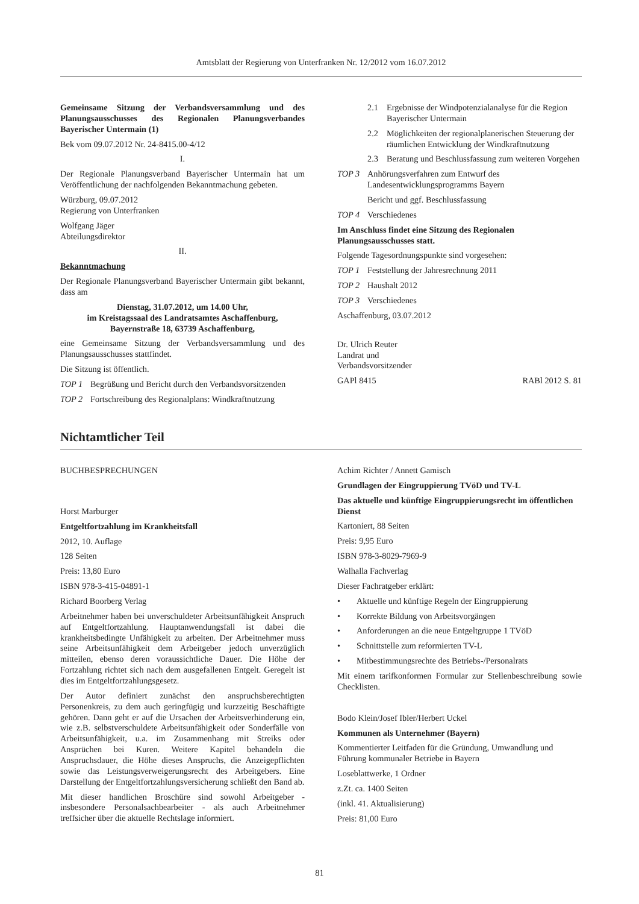Amtsblatt der Regierung von Unterfranken Nr. 12/2012 vom 16.07.2012
Gemeinsame Sitzung der Verbandsversammlung und des Planungsausschusses des Regionalen Planungsverbandes Bayerischer Untermain (1)
Bek vom 09.07.2012 Nr. 24-8415.00-4/12
I.
Der Regionale Planungsverband Bayerischer Untermain hat um Veröffentlichung der nachfolgenden Bekanntmachung gebeten.
Würzburg, 09.07.2012
Regierung von Unterfranken
Wolfgang Jäger
Abteilungsdirektor
II.
Bekanntmachung
Der Regionale Planungsverband Bayerischer Untermain gibt bekannt, dass am
Dienstag, 31.07.2012, um 14.00 Uhr,
im Kreistagssaal des Landratsamtes Aschaffenburg,
Bayernstraße 18, 63739 Aschaffenburg,
eine Gemeinsame Sitzung der Verbandsversammlung und des Planungsausschusses stattfindet.
Die Sitzung ist öffentlich.
TOP 1 Begrüßung und Bericht durch den Verbandsvorsitzenden
TOP 2 Fortschreibung des Regionalplans: Windkraftnutzung
2.1 Ergebnisse der Windpotenzialanalyse für die Region Bayerischer Untermain
2.2 Möglichkeiten der regionalplanerischen Steuerung der räumlichen Entwicklung der Windkraftnutzung
2.3 Beratung und Beschlussfassung zum weiteren Vorgehen
TOP 3 Anhörungsverfahren zum Entwurf des Landesentwicklungsprogramms Bayern
Bericht und ggf. Beschlussfassung
TOP 4 Verschiedenes
Im Anschluss findet eine Sitzung des Regionalen Planungsausschusses statt.
Folgende Tagesordnungspunkte sind vorgesehen:
TOP 1 Feststellung der Jahresrechnung 2011
TOP 2 Haushalt 2012
TOP 3 Verschiedenes
Aschaffenburg, 03.07.2012
Dr. Ulrich Reuter
Landrat und
Verbandsvorsitzender
GAPl 8415 RABl 2012 S. 81
Nichtamtlicher Teil
BUCHBESPRECHUNGEN
Horst Marburger
Entgeltfortzahlung im Krankheitsfall
2012, 10. Auflage
128 Seiten
Preis: 13,80 Euro
ISBN 978-3-415-04891-1
Richard Boorberg Verlag
Arbeitnehmer haben bei unverschuldeter Arbeitsunfähigkeit Anspruch auf Entgeltfortzahlung. Hauptanwendungsfall ist dabei die krankheitsbedingte Unfähigkeit zu arbeiten. Der Arbeitnehmer muss seine Arbeitsunfähigkeit dem Arbeitgeber jedoch unverzüglich mitteilen, ebenso deren voraussichtliche Dauer. Die Höhe der Fortzahlung richtet sich nach dem ausgefallenen Entgelt. Geregelt ist dies im Entgeltfortzahlungsgesetz.
Der Autor definiert zunächst den anspruchsberechtigten Personenkreis, zu dem auch geringfügig und kurzzeitig Beschäftigte gehören. Dann geht er auf die Ursachen der Arbeitsverhinderung ein, wie z.B. selbstverschuldete Arbeitsunfähigkeit oder Sonderfälle von Arbeitsunfähigkeit, u.a. im Zusammenhang mit Streiks oder Ansprüchen bei Kuren. Weitere Kapitel behandeln die Anspruchsdauer, die Höhe dieses Anspruchs, die Anzeigepflichten sowie das Leistungsverweigerungsrecht des Arbeitgebers. Eine Darstellung der Entgeltfortzahlungsversicherung schließt den Band ab.
Mit dieser handlichen Broschüre sind sowohl Arbeitgeber - insbesondere Personalsachbearbeiter - als auch Arbeitnehmer treffsicher über die aktuelle Rechtslage informiert.
Achim Richter / Annett Gamisch
Grundlagen der Eingruppierung TVöD und TV-L
Das aktuelle und künftige Eingruppierungsrecht im öffentlichen Dienst
Kartoniert, 88 Seiten
Preis: 9,95 Euro
ISBN 978-3-8029-7969-9
Walhalla Fachverlag
Dieser Fachratgeber erklärt:
• Aktuelle und künftige Regeln der Eingruppierung
• Korrekte Bildung von Arbeitsvorgängen
• Anforderungen an die neue Entgeltgruppe 1 TVöD
• Schnittstelle zum reformierten TV-L
• Mitbestimmungsrechte des Betriebs-/Personalrats
Mit einem tarifkonformen Formular zur Stellenbeschreibung sowie Checklisten.
Bodo Klein/Josef Ibler/Herbert Uckel
Kommunen als Unternehmer (Bayern)
Kommentierter Leitfaden für die Gründung, Umwandlung und Führung kommunaler Betriebe in Bayern
Loseblattwerke, 1 Ordner
z.Zt. ca. 1400 Seiten
(inkl. 41. Aktualisierung)
Preis: 81,00 Euro
81